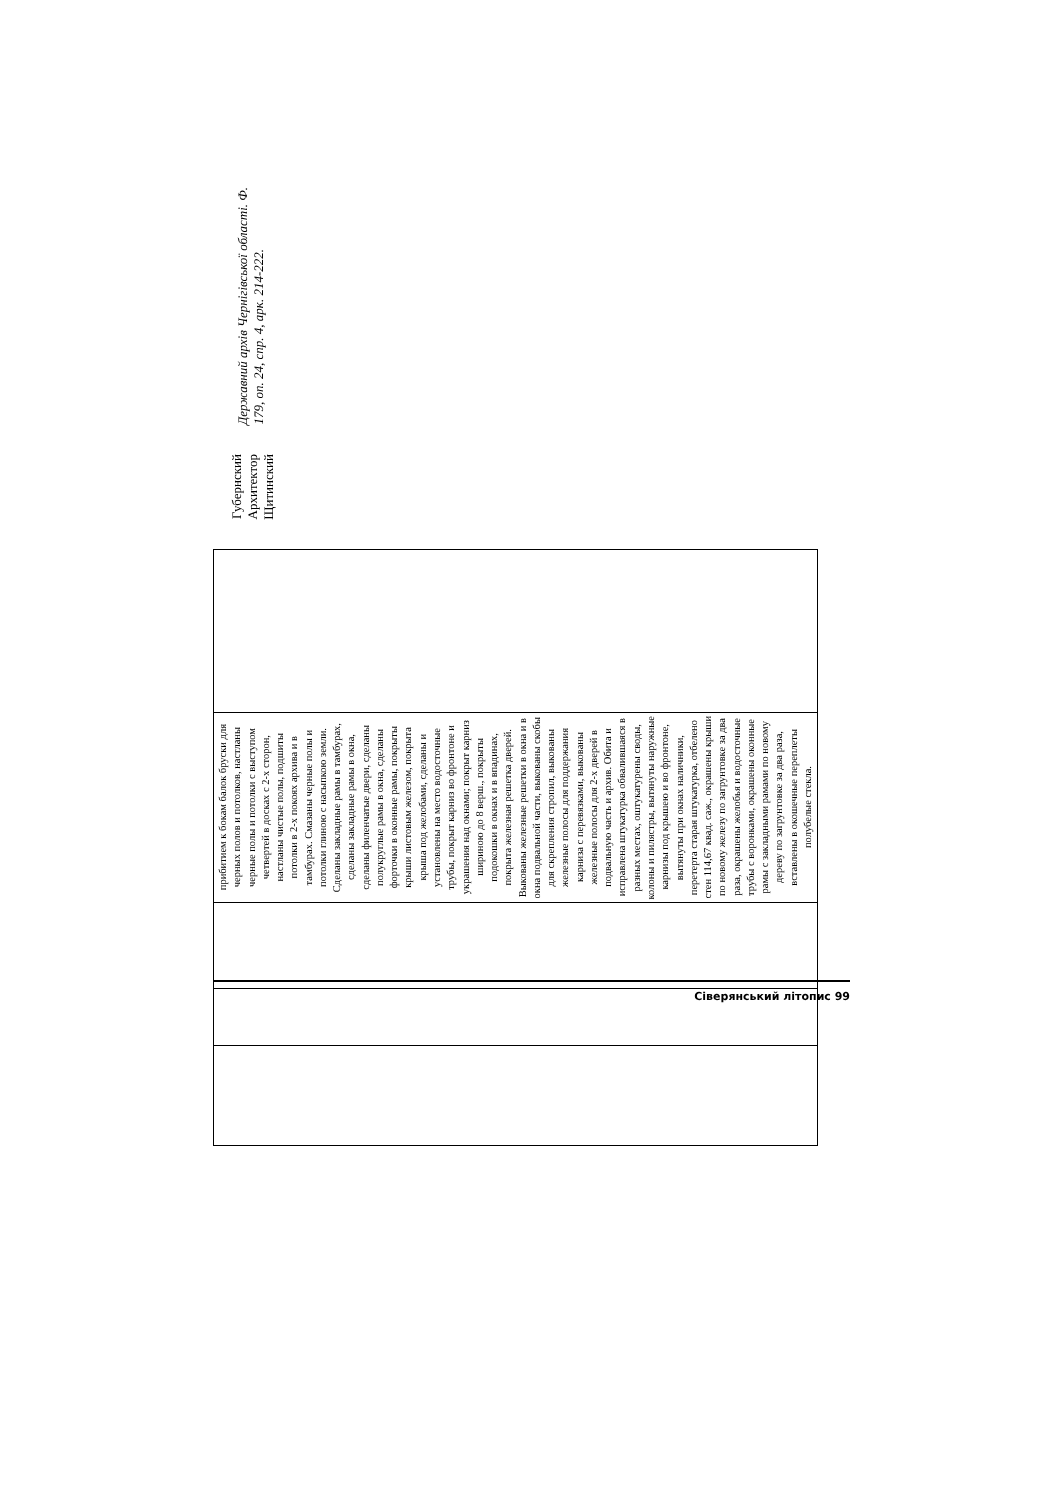| | | | прибитием к бокам балок бруски для черных полов и потолков, настланы черные полы и потолки с выступом четвертей в досках с 2-х сторон, настланы чистые полы, подшиты потолки в 2-х покоях архива и в тамбурах. Смазаны черные полы и потолки глиною с насыпкою земли. Сделаны закладные рамы в тамбурах, сделаны закладные рамы в окна, сделаны филенчатые двери, сделаны полукруглые рамы в окна, сделаны форточки в оконные рамы, покрыты крыши листовым железом, покрыта крыша под желобами, сделаны и установлены на место водосточные трубы, покрыт карниз во фронтоне и украшения над окнами; покрыт карниз шириною до 8 верш., покрыты подокошки в окнах и в впадинах, покрыта железная решетка дверей. Выкованы железные решетки в окна и в окна подвальной части, выкованы скобы для скрепления стропил, выкованы железные полосы для поддержания карниза с перевязками, выкованы железные полосы для 2-х дверей в подвальную часть и архив. Обита и исправлена штукатурка обвалившаяся в разных местах, оштукатурены своды, колоны и пилястры, вытянуты наружные карнизы под крышею и во фронтоне, вытянуты при окнах наличники, перетерта старая штукатурка, отбелено стен 114,67 квад. саж., окрашены крыши по новому железу по загрунтовке за два раза, окрашены желобья и водосточные трубы с воронками, окрашены оконные рамы с закладными рамами по новому дереву по загрунтовке за два раза, вставлены в окошечные переплеты полубелые стекла. | |
Губернский Архитектор Щитинский
Державний архів Чернігівської області. Ф. 179, оп. 24, спр. 4, арк. 214-222.
Сіверянський літопис 99